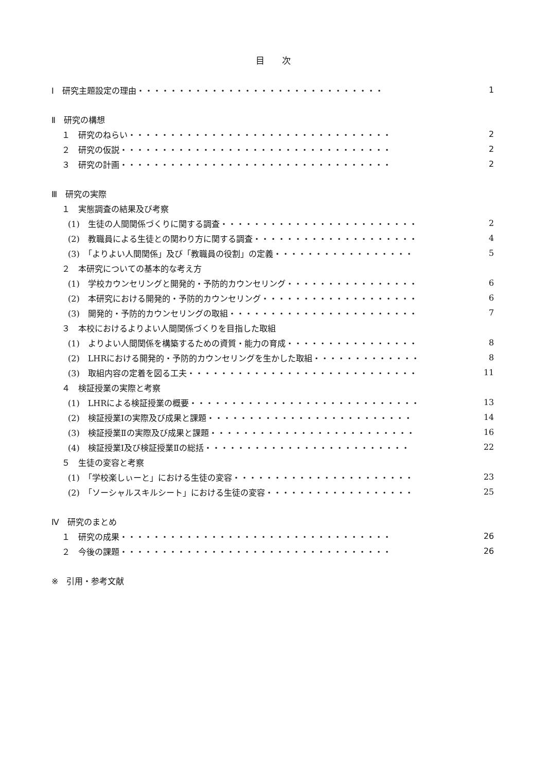目　　次
Ⅰ　研究主題設定の理由・・・・・・・・・・・・・・・・・・・・・・・・・・・・・・ 1
Ⅱ　研究の構想
１　研究のねらい・・・・・・・・・・・・・・・・・・・・・・・・・・・・・・・・ 2
２　研究の仮説・・・・・・・・・・・・・・・・・・・・・・・・・・・・・・・・・ 2
３　研究の計画・・・・・・・・・・・・・・・・・・・・・・・・・・・・・・・・・ 2
Ⅲ　研究の実際
１　実態調査の結果及び考察
(1)　生徒の人間関係づくりに関する調査・・・・・・・・・・・・・・・・・・・・・・・・ 2
(2)　教職員による生徒との関わり方に関する調査・・・・・・・・・・・・・・・・・・・・ 4
(3)　「よりよい人間関係」及び「教職員の役割」の定義・・・・・・・・・・・・・・・・・ 5
２　本研究についての基本的な考え方
(1)　学校カウンセリングと開発的・予防的カウンセリング・・・・・・・・・・・・・・・・ 6
(2)　本研究における開発的・予防的カウンセリング・・・・・・・・・・・・・・・・・・・ 6
(3)　開発的・予防的カウンセリングの取組・・・・・・・・・・・・・・・・・・・・・・・ 7
３　本校におけるよりよい人間関係づくりを目指した取組
(1)　よりよい人間関係を構築するための資質・能力の育成・・・・・・・・・・・・・・・・ 8
(2)　LHRにおける開発的・予防的カウンセリングを生かした取組・・・・・・・・・・・・・ 8
(3)　取組内容の定着を図る工夫・・・・・・・・・・・・・・・・・・・・・・・・・・・・ 11
４　検証授業の実際と考察
(1)　LHRによる検証授業の概要・・・・・・・・・・・・・・・・・・・・・・・・・・・・ 13
(2)　検証授業Ⅰの実際及び成果と課題・・・・・・・・・・・・・・・・・・・・・・・・・ 14
(3)　検証授業Ⅱの実際及び成果と課題・・・・・・・・・・・・・・・・・・・・・・・・・ 16
(4)　検証授業Ⅰ及び検証授業Ⅱの総括・・・・・・・・・・・・・・・・・・・・・・・・・ 22
５　生徒の変容と考察
(1)　「学校楽しぃーと」における生徒の変容・・・・・・・・・・・・・・・・・・・・・・ 23
(2)　「ソーシャルスキルシート」における生徒の変容・・・・・・・・・・・・・・・・・・ 25
Ⅳ　研究のまとめ
１　研究の成果・・・・・・・・・・・・・・・・・・・・・・・・・・・・・・・・・ 26
２　今後の課題・・・・・・・・・・・・・・・・・・・・・・・・・・・・・・・・・ 26
※　引用・参考文献